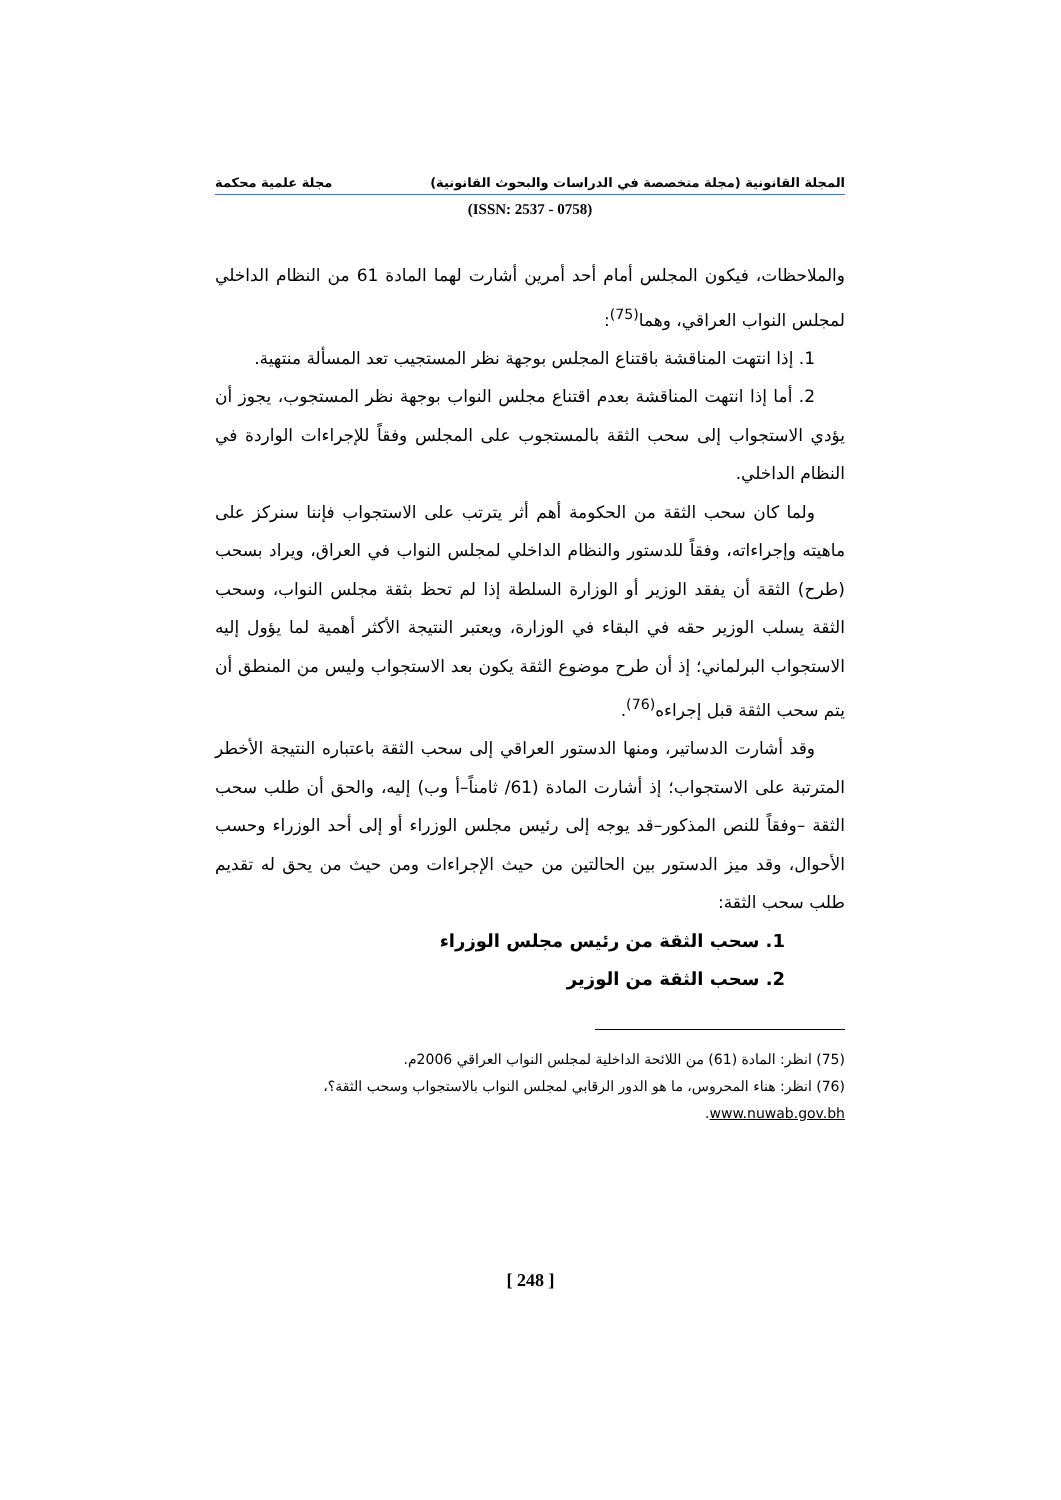المجلة القانونية (مجلة متخصصة في الدراسات والبحوث القانونية) مجلة علمية محكمة
(ISSN: 2537 - 0758)
والملاحظات، فيكون المجلس أمام أحد أمرين أشارت لهما المادة 61 من النظام الداخلي لمجلس النواب العراقي، وهما<sup>(75)</sup>:
1. إذا انتهت المناقشة باقتناع المجلس بوجهة نظر المستجيب تعد المسألة منتهية.
2. أما إذا انتهت المناقشة بعدم اقتناع مجلس النواب بوجهة نظر المستجوب، يجوز أن يؤدي الاستجواب إلى سحب الثقة بالمستجوب على المجلس وفقاً للإجراءات الواردة في النظام الداخلي.
ولما كان سحب الثقة من الحكومة أهم أثر يترتب على الاستجواب فإننا سنركز على ماهيته وإجراءاته، وفقاً للدستور والنظام الداخلي لمجلس النواب في العراق، ويراد بسحب (طرح) الثقة أن يفقد الوزير أو الوزارة السلطة إذا لم تحظ بثقة مجلس النواب، وسحب الثقة يسلب الوزير حقه في البقاء في الوزارة، ويعتبر النتيجة الأكثر أهمية لما يؤول إليه الاستجواب البرلماني؛ إذ أن طرح موضوع الثقة يكون بعد الاستجواب وليس من المنطق أن يتم سحب الثقة قبل إجراءه<sup>(76)</sup>.
وقد أشارت الدساتير، ومنها الدستور العراقي إلى سحب الثقة باعتباره النتيجة الأخطر المترتبة على الاستجواب؛ إذ أشارت المادة (61/ ثامناً–أ وب) إليه، والحق أن طلب سحب الثقة –وفقاً للنص المذكور–قد يوجه إلى رئيس مجلس الوزراء أو إلى أحد الوزراء وحسب الأحوال، وقد ميز الدستور بين الحالتين من حيث الإجراءات ومن حيث من يحق له تقديم طلب سحب الثقة:
1. سحب الثقة من رئيس مجلس الوزراء
2. سحب الثقة من الوزير
(75) انظر: المادة (61) من اللائحة الداخلية لمجلس النواب العراقي 2006م.
(76) انظر: هناء المحروس، ما هو الدور الرقابي لمجلس النواب بالاستجواب وسحب الثقة؟، www.nuwab.gov.bh.
[ 248 ]